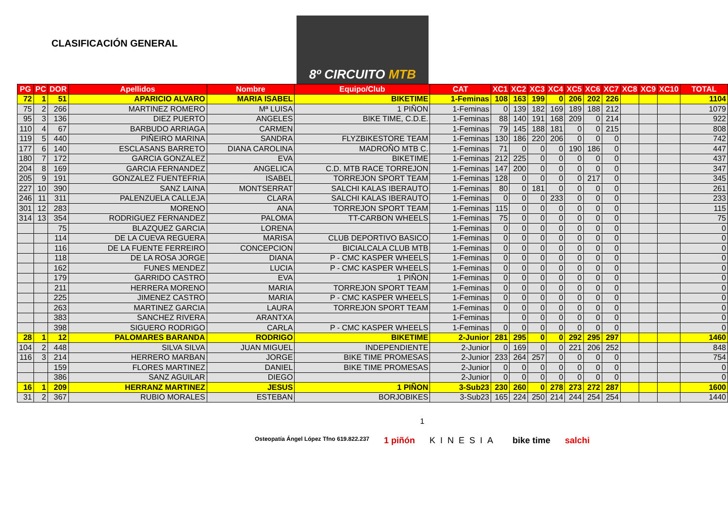CLASIFICACIÓN GENERAL
8º CIRCUITO MTB
| PG | PC | DOR | Apellidos | Nombre | Equipo/Club | CAT | XC1 | XC2 | XC3 | XC4 | XC5 | XC6 | XC7 | XC8 | XC9 | XC10 | TOTAL |
| --- | --- | --- | --- | --- | --- | --- | --- | --- | --- | --- | --- | --- | --- | --- | --- | --- | --- |
| 72 | 1 | 51 | APARICIO ALVARO | MARIA ISABEL | BIKETIME | 1-Feminas | 108 | 163 | 199 | 0 | 206 | 202 | 226 | | | | 1104 |
| 75 | 2 | 266 | MARTINEZ ROMERO | Mª LUISA | 1 PIÑON | 1-Feminas | 0 | 139 | 182 | 169 | 189 | 188 | 212 | | | | 1079 |
| 95 | 3 | 136 | DIEZ PUERTO | ANGELES | BIKE TIME, C.D.E. | 1-Feminas | 88 | 140 | 191 | 168 | 209 | 0 | 214 | | | | 922 |
| 110 | 4 | 67 | BARBUDO ARRIAGA | CARMEN | | 1-Feminas | 79 | 145 | 188 | 181 | 0 | 0 | 215 | | | | 808 |
| 119 | 5 | 440 | PIÑEIRO MARINA | SANDRA | FLYZBIKESTORE TEAM | 1-Feminas | 130 | 186 | 220 | 206 | 0 | 0 | 0 | | | | 742 |
| 177 | 6 | 140 | ESCLASANS BARRETO | DIANA CAROLINA | MADROÑO MTB C. | 1-Feminas | 71 | 0 | 0 | 0 | 190 | 186 | 0 | | | | 447 |
| 180 | 7 | 172 | GARCIA GONZALEZ | EVA | BIKETIME | 1-Feminas | 212 | 225 | 0 | 0 | 0 | 0 | 0 | | | | 437 |
| 204 | 8 | 169 | GARCIA FERNANDEZ | ANGELICA | C.D. MTB RACE TORREJON | 1-Feminas | 147 | 200 | 0 | 0 | 0 | 0 | 0 | | | | 347 |
| 205 | 9 | 191 | GONZALEZ FUENTEFRIA | ISABEL | TORREJON SPORT TEAM | 1-Feminas | 128 | 0 | 0 | 0 | 0 | 217 | 0 | | | | 345 |
| 227 | 10 | 390 | SANZ LAINA | MONTSERRAT | SALCHI KALAS IBERAUTO | 1-Feminas | 80 | 0 | 181 | 0 | 0 | 0 | 0 | | | | 261 |
| 246 | 11 | 311 | PALENZUELA CALLEJA | CLARA | SALCHI KALAS IBERAUTO | 1-Feminas | 0 | 0 | 0 | 233 | 0 | 0 | 0 | | | | 233 |
| 301 | 12 | 283 | MORENO | ANA | TORREJON SPORT TEAM | 1-Feminas | 115 | 0 | 0 | 0 | 0 | 0 | 0 | | | | 115 |
| 314 | 13 | 354 | RODRIGUEZ FERNANDEZ | PALOMA | TT-CARBON WHEELS | 1-Feminas | 75 | 0 | 0 | 0 | 0 | 0 | 0 | | | | 75 |
| | | 75 | BLAZQUEZ GARCIA | LORENA | | 1-Feminas | 0 | 0 | 0 | 0 | 0 | 0 | 0 | | | | 0 |
| | | 114 | DE LA CUEVA REGUERA | MARISA | CLUB DEPORTIVO BASICO | 1-Feminas | 0 | 0 | 0 | 0 | 0 | 0 | 0 | | | | 0 |
| | | 116 | DE LA FUENTE FERREIRO | CONCEPCION | BICIALCALA CLUB MTB | 1-Feminas | 0 | 0 | 0 | 0 | 0 | 0 | 0 | | | | 0 |
| | | 118 | DE LA ROSA JORGE | DIANA | P - CMC KASPER WHEELS | 1-Feminas | 0 | 0 | 0 | 0 | 0 | 0 | 0 | | | | 0 |
| | | 162 | FUNES MENDEZ | LUCIA | P - CMC KASPER WHEELS | 1-Feminas | 0 | 0 | 0 | 0 | 0 | 0 | 0 | | | | 0 |
| | | 179 | GARRIDO CASTRO | EVA | 1 PIÑON | 1-Feminas | 0 | 0 | 0 | 0 | 0 | 0 | 0 | | | | 0 |
| | | 211 | HERRERA MORENO | MARIA | TORREJON SPORT TEAM | 1-Feminas | 0 | 0 | 0 | 0 | 0 | 0 | 0 | | | | 0 |
| | | 225 | JIMENEZ CASTRO | MARIA | P - CMC KASPER WHEELS | 1-Feminas | 0 | 0 | 0 | 0 | 0 | 0 | 0 | | | | 0 |
| | | 263 | MARTINEZ GARCIA | LAURA | TORREJON SPORT TEAM | 1-Feminas | 0 | 0 | 0 | 0 | 0 | 0 | 0 | | | | 0 |
| | | 383 | SANCHEZ RIVERA | ARANTXA | | 1-Feminas | | 0 | 0 | 0 | 0 | 0 | 0 | | | | 0 |
| | | 398 | SIGUERO RODRIGO | CARLA | P - CMC KASPER WHEELS | 1-Feminas | 0 | 0 | 0 | 0 | 0 | 0 | 0 | | | | 0 |
| 28 | 1 | 12 | PALOMARES BARANDA | RODRIGO | BIKETIME | 2-Junior | 281 | 295 | 0 | 0 | 292 | 295 | 297 | | | | 1460 |
| 104 | 2 | 448 | SILVA SILVA | JUAN MIGUEL | INDEPENDIENTE | 2-Junior | 0 | 169 | 0 | 0 | 221 | 206 | 252 | | | | 848 |
| 116 | 3 | 214 | HERRERO MARBAN | JORGE | BIKE TIME PROMESAS | 2-Junior | 233 | 264 | 257 | 0 | 0 | 0 | 0 | | | | 754 |
| | | 159 | FLORES MARTINEZ | DANIEL | BIKE TIME PROMESAS | 2-Junior | 0 | 0 | 0 | 0 | 0 | 0 | 0 | | | | 0 |
| | | 386 | SANZ AGUILAR | DIEGO | | 2-Junior | 0 | 0 | 0 | 0 | 0 | 0 | 0 | | | | 0 |
| 16 | 1 | 209 | HERRANZ MARTINEZ | JESUS | 1 PIÑON | 3-Sub23 | 230 | 260 | 0 | 278 | 273 | 272 | 287 | | | | 1600 |
| 31 | 2 | 367 | RUBIO MORALES | ESTEBAN | BORJOBIKES | 3-Sub23 | 165 | 224 | 250 | 214 | 244 | 254 | 254 | | | | 1440 |
1
Osteopatía Ángel López Tfno 619.822.237 1 piñón KINESIA bike time salchi